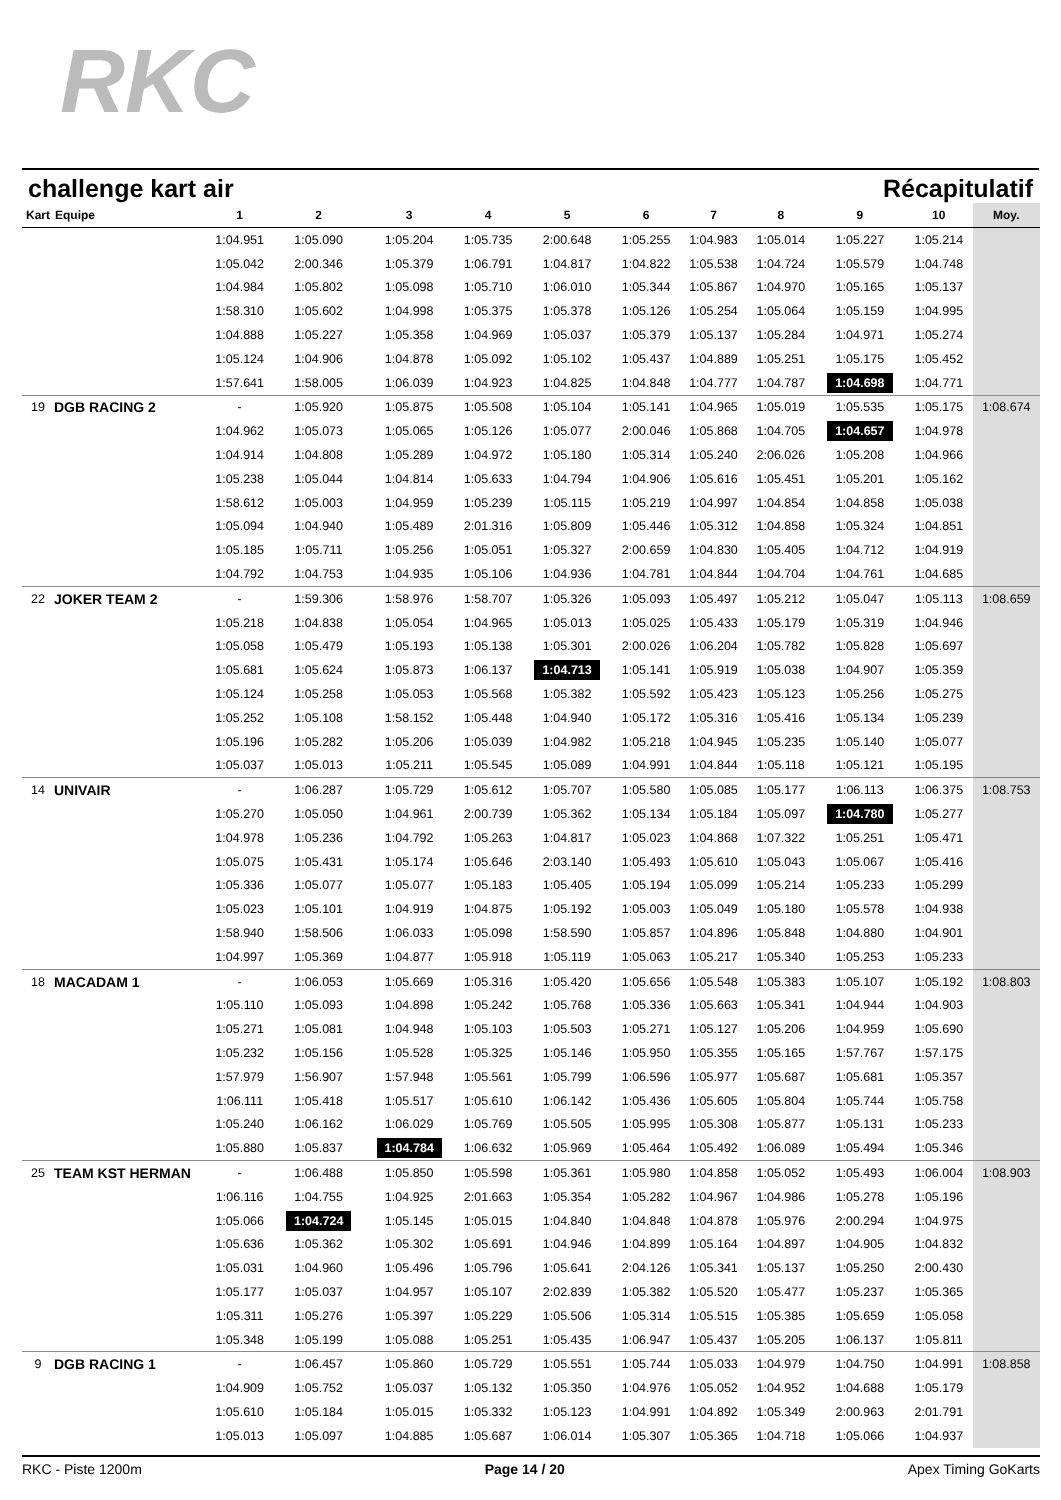RKC
challenge kart air Récapitulatif
| Kart | Equipe | 1 | 2 | 3 | 4 | 5 | 6 | 7 | 8 | 9 | 10 | Moy. |
| --- | --- | --- | --- | --- | --- | --- | --- | --- | --- | --- | --- | --- |
| | | 1:04.951 | 1:05.090 | 1:05.204 | 1:05.735 | 2:00.648 | 1:05.255 | 1:04.983 | 1:05.014 | 1:05.227 | 1:05.214 | |
| | | 1:05.042 | 2:00.346 | 1:05.379 | 1:06.791 | 1:04.817 | 1:04.822 | 1:05.538 | 1:04.724 | 1:05.579 | 1:04.748 | |
| | | 1:04.984 | 1:05.802 | 1:05.098 | 1:05.710 | 1:06.010 | 1:05.344 | 1:05.867 | 1:04.970 | 1:05.165 | 1:05.137 | |
| | | 1:58.310 | 1:05.602 | 1:04.998 | 1:05.375 | 1:05.378 | 1:05.126 | 1:05.254 | 1:05.064 | 1:05.159 | 1:04.995 | |
| | | 1:04.888 | 1:05.227 | 1:05.358 | 1:04.969 | 1:05.037 | 1:05.379 | 1:05.137 | 1:05.284 | 1:04.971 | 1:05.274 | |
| | | 1:05.124 | 1:04.906 | 1:04.878 | 1:05.092 | 1:05.102 | 1:05.437 | 1:04.889 | 1:05.251 | 1:05.175 | 1:05.452 | |
| | | 1:57.641 | 1:58.005 | 1:06.039 | 1:04.923 | 1:04.825 | 1:04.848 | 1:04.777 | 1:04.787 | 1:04.698 | 1:04.771 | |
| 19 | DGB RACING 2 | - | 1:05.920 | 1:05.875 | 1:05.508 | 1:05.104 | 1:05.141 | 1:04.965 | 1:05.019 | 1:05.535 | 1:05.175 | 1:08.674 |
| | | 1:04.962 | 1:05.073 | 1:05.065 | 1:05.126 | 1:05.077 | 2:00.046 | 1:05.868 | 1:04.705 | 1:04.657 | 1:04.978 | |
| | | 1:04.914 | 1:04.808 | 1:05.289 | 1:04.972 | 1:05.180 | 1:05.314 | 1:05.240 | 2:06.026 | 1:05.208 | 1:04.966 | |
| | | 1:05.238 | 1:05.044 | 1:04.814 | 1:05.633 | 1:04.794 | 1:04.906 | 1:05.616 | 1:05.451 | 1:05.201 | 1:05.162 | |
| | | 1:58.612 | 1:05.003 | 1:04.959 | 1:05.239 | 1:05.115 | 1:05.219 | 1:04.997 | 1:04.854 | 1:04.858 | 1:05.038 | |
| | | 1:05.094 | 1:04.940 | 1:05.489 | 2:01.316 | 1:05.809 | 1:05.446 | 1:05.312 | 1:04.858 | 1:05.324 | 1:04.851 | |
| | | 1:05.185 | 1:05.711 | 1:05.256 | 1:05.051 | 1:05.327 | 2:00.659 | 1:04.830 | 1:05.405 | 1:04.712 | 1:04.919 | |
| | | 1:04.792 | 1:04.753 | 1:04.935 | 1:05.106 | 1:04.936 | 1:04.781 | 1:04.844 | 1:04.704 | 1:04.761 | 1:04.685 | |
| 22 | JOKER TEAM 2 | - | 1:59.306 | 1:58.976 | 1:58.707 | 1:05.326 | 1:05.093 | 1:05.497 | 1:05.212 | 1:05.047 | 1:05.113 | 1:08.659 |
| | | 1:05.218 | 1:04.838 | 1:05.054 | 1:04.965 | 1:05.013 | 1:05.025 | 1:05.433 | 1:05.179 | 1:05.319 | 1:04.946 | |
| | | 1:05.058 | 1:05.479 | 1:05.193 | 1:05.138 | 1:05.301 | 2:00.026 | 1:06.204 | 1:05.782 | 1:05.828 | 1:05.697 | |
| | | 1:05.681 | 1:05.624 | 1:05.873 | 1:06.137 | 1:04.713 | 1:05.141 | 1:05.919 | 1:05.038 | 1:04.907 | 1:05.359 | |
| | | 1:05.124 | 1:05.258 | 1:05.053 | 1:05.568 | 1:05.382 | 1:05.592 | 1:05.423 | 1:05.123 | 1:05.256 | 1:05.275 | |
| | | 1:05.252 | 1:05.108 | 1:58.152 | 1:05.448 | 1:04.940 | 1:05.172 | 1:05.316 | 1:05.416 | 1:05.134 | 1:05.239 | |
| | | 1:05.196 | 1:05.282 | 1:05.206 | 1:05.039 | 1:04.982 | 1:05.218 | 1:04.945 | 1:05.235 | 1:05.140 | 1:05.077 | |
| | | 1:05.037 | 1:05.013 | 1:05.211 | 1:05.545 | 1:05.089 | 1:04.991 | 1:04.844 | 1:05.118 | 1:05.121 | 1:05.195 | |
| 14 | UNIVAIR | - | 1:06.287 | 1:05.729 | 1:05.612 | 1:05.707 | 1:05.580 | 1:05.085 | 1:05.177 | 1:06.113 | 1:06.375 | 1:08.753 |
| | | 1:05.270 | 1:05.050 | 1:04.961 | 2:00.739 | 1:05.362 | 1:05.134 | 1:05.184 | 1:05.097 | 1:04.780 | 1:05.277 | |
| | | 1:04.978 | 1:05.236 | 1:04.792 | 1:05.263 | 1:04.817 | 1:05.023 | 1:04.868 | 1:07.322 | 1:05.251 | 1:05.471 | |
| | | 1:05.075 | 1:05.431 | 1:05.174 | 1:05.646 | 2:03.140 | 1:05.493 | 1:05.610 | 1:05.043 | 1:05.067 | 1:05.416 | |
| | | 1:05.336 | 1:05.077 | 1:05.077 | 1:05.183 | 1:05.405 | 1:05.194 | 1:05.099 | 1:05.214 | 1:05.233 | 1:05.299 | |
| | | 1:05.023 | 1:05.101 | 1:04.919 | 1:04.875 | 1:05.192 | 1:05.003 | 1:05.049 | 1:05.180 | 1:05.578 | 1:04.938 | |
| | | 1:58.940 | 1:58.506 | 1:06.033 | 1:05.098 | 1:58.590 | 1:05.857 | 1:04.896 | 1:05.848 | 1:04.880 | 1:04.901 | |
| | | 1:04.997 | 1:05.369 | 1:04.877 | 1:05.918 | 1:05.119 | 1:05.063 | 1:05.217 | 1:05.340 | 1:05.253 | 1:05.233 | |
| 18 | MACADAM 1 | - | 1:06.053 | 1:05.669 | 1:05.316 | 1:05.420 | 1:05.656 | 1:05.548 | 1:05.383 | 1:05.107 | 1:05.192 | 1:08.803 |
| | | 1:05.110 | 1:05.093 | 1:04.898 | 1:05.242 | 1:05.768 | 1:05.336 | 1:05.663 | 1:05.341 | 1:04.944 | 1:04.903 | |
| | | 1:05.271 | 1:05.081 | 1:04.948 | 1:05.103 | 1:05.503 | 1:05.271 | 1:05.127 | 1:05.206 | 1:04.959 | 1:05.690 | |
| | | 1:05.232 | 1:05.156 | 1:05.528 | 1:05.325 | 1:05.146 | 1:05.950 | 1:05.355 | 1:05.165 | 1:57.767 | 1:57.175 | |
| | | 1:57.979 | 1:56.907 | 1:57.948 | 1:05.561 | 1:05.799 | 1:06.596 | 1:05.977 | 1:05.687 | 1:05.681 | 1:05.357 | |
| | | 1:06.111 | 1:05.418 | 1:05.517 | 1:05.610 | 1:06.142 | 1:05.436 | 1:05.605 | 1:05.804 | 1:05.744 | 1:05.758 | |
| | | 1:05.240 | 1:06.162 | 1:06.029 | 1:05.769 | 1:05.505 | 1:05.995 | 1:05.308 | 1:05.877 | 1:05.131 | 1:05.233 | |
| | | 1:05.880 | 1:05.837 | 1:04.784 | 1:06.632 | 1:05.969 | 1:05.464 | 1:05.492 | 1:06.089 | 1:05.494 | 1:05.346 | |
| 25 | TEAM KST HERMAN | - | 1:06.488 | 1:05.850 | 1:05.598 | 1:05.361 | 1:05.980 | 1:04.858 | 1:05.052 | 1:05.493 | 1:06.004 | 1:08.903 |
| | | 1:06.116 | 1:04.755 | 1:04.925 | 2:01.663 | 1:05.354 | 1:05.282 | 1:04.967 | 1:04.986 | 1:05.278 | 1:05.196 | |
| | | 1:05.066 | 1:04.724 | 1:05.145 | 1:05.015 | 1:04.840 | 1:04.848 | 1:04.878 | 1:05.976 | 2:00.294 | 1:04.975 | |
| | | 1:05.636 | 1:05.362 | 1:05.302 | 1:05.691 | 1:04.946 | 1:04.899 | 1:05.164 | 1:04.897 | 1:04.905 | 1:04.832 | |
| | | 1:05.031 | 1:04.960 | 1:05.496 | 1:05.796 | 1:05.641 | 2:04.126 | 1:05.341 | 1:05.137 | 1:05.250 | 2:00.430 | |
| | | 1:05.177 | 1:05.037 | 1:04.957 | 1:05.107 | 2:02.839 | 1:05.382 | 1:05.520 | 1:05.477 | 1:05.237 | 1:05.365 | |
| | | 1:05.311 | 1:05.276 | 1:05.397 | 1:05.229 | 1:05.506 | 1:05.314 | 1:05.515 | 1:05.385 | 1:05.659 | 1:05.058 | |
| | | 1:05.348 | 1:05.199 | 1:05.088 | 1:05.251 | 1:05.435 | 1:06.947 | 1:05.437 | 1:05.205 | 1:06.137 | 1:05.811 | |
| 9 | DGB RACING 1 | - | 1:06.457 | 1:05.860 | 1:05.729 | 1:05.551 | 1:05.744 | 1:05.033 | 1:04.979 | 1:04.750 | 1:04.991 | 1:08.858 |
| | | 1:04.909 | 1:05.752 | 1:05.037 | 1:05.132 | 1:05.350 | 1:04.976 | 1:05.052 | 1:04.952 | 1:04.688 | 1:05.179 | |
| | | 1:05.610 | 1:05.184 | 1:05.015 | 1:05.332 | 1:05.123 | 1:04.991 | 1:04.892 | 1:05.349 | 2:00.963 | 2:01.791 | |
| | | 1:05.013 | 1:05.097 | 1:04.885 | 1:05.687 | 1:06.014 | 1:05.307 | 1:05.365 | 1:04.718 | 1:05.066 | 1:04.937 | |
RKC - Piste 1200m Page 14 / 20 Apex Timing GoKarts